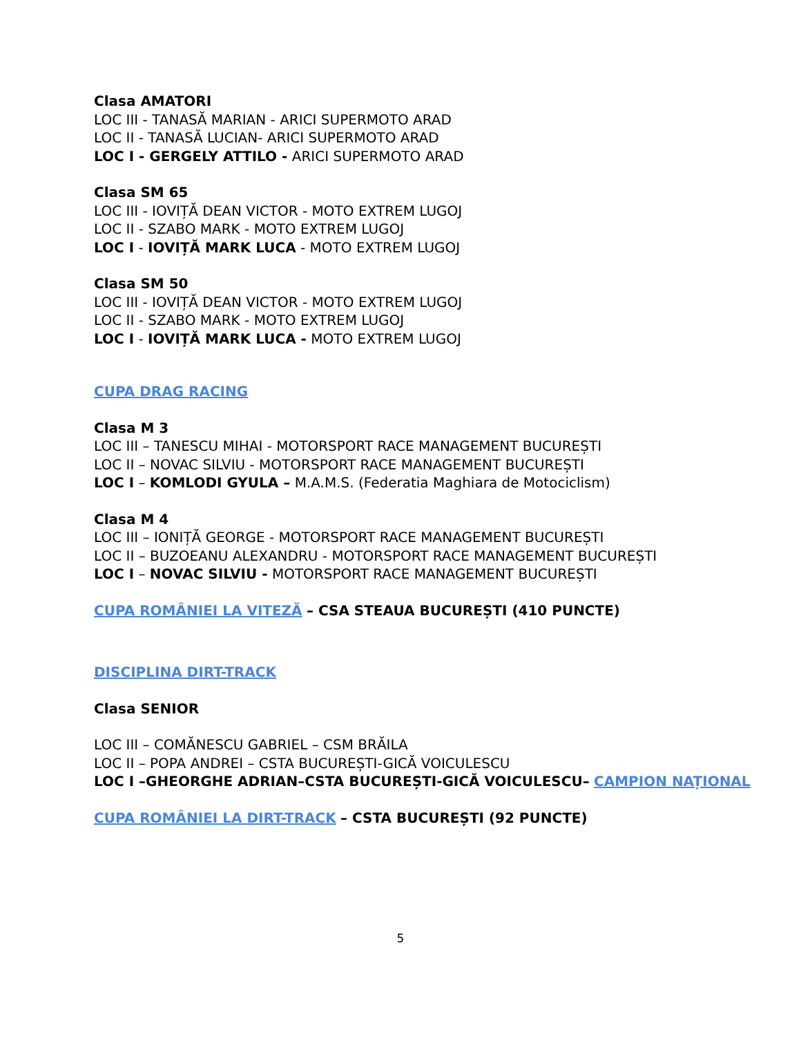Clasa AMATORI
LOC III - TANASĂ MARIAN - ARICI SUPERMOTO ARAD
LOC II - TANASĂ LUCIAN- ARICI SUPERMOTO ARAD
LOC I - GERGELY ATTILO - ARICI SUPERMOTO ARAD
Clasa SM 65
LOC III - IOVIȚĂ DEAN VICTOR - MOTO EXTREM LUGOJ
LOC II - SZABO MARK - MOTO EXTREM LUGOJ
LOC I - IOVIȚĂ MARK LUCA - MOTO EXTREM LUGOJ
Clasa SM 50
LOC III - IOVIȚĂ DEAN VICTOR - MOTO EXTREM LUGOJ
LOC II - SZABO MARK - MOTO EXTREM LUGOJ
LOC I - IOVIȚĂ MARK LUCA - MOTO EXTREM LUGOJ
CUPA DRAG RACING
Clasa M 3
LOC III – TANESCU MIHAI - MOTORSPORT RACE MANAGEMENT BUCUREȘTI
LOC II – NOVAC SILVIU - MOTORSPORT RACE MANAGEMENT BUCUREȘTI
LOC I – KOMLODI GYULA – M.A.M.S. (Federatia Maghiara de Motociclism)
Clasa M 4
LOC III – IONIȚĂ GEORGE - MOTORSPORT RACE MANAGEMENT BUCUREȘTI
LOC II – BUZOEANU ALEXANDRU - MOTORSPORT RACE MANAGEMENT BUCUREȘTI
LOC I – NOVAC SILVIU - MOTORSPORT RACE MANAGEMENT BUCUREȘTI
CUPA ROMÂNIEI LA VITEZĂ – CSA STEAUA BUCUREȘTI (410 PUNCTE)
DISCIPLINA DIRT-TRACK
Clasa SENIOR
LOC III – COMĂNESCU GABRIEL – CSM BRĂILA
LOC II – POPA ANDREI – CSTA BUCUREȘTI-GICĂ VOICULESCU
LOC I –GHEORGHE ADRIAN–CSTA BUCUREȘTI-GICĂ VOICULESCU– CAMPION NAȚIONAL
CUPA ROMÂNIEI LA DIRT-TRACK – CSTA BUCUREȘTI (92 PUNCTE)
5